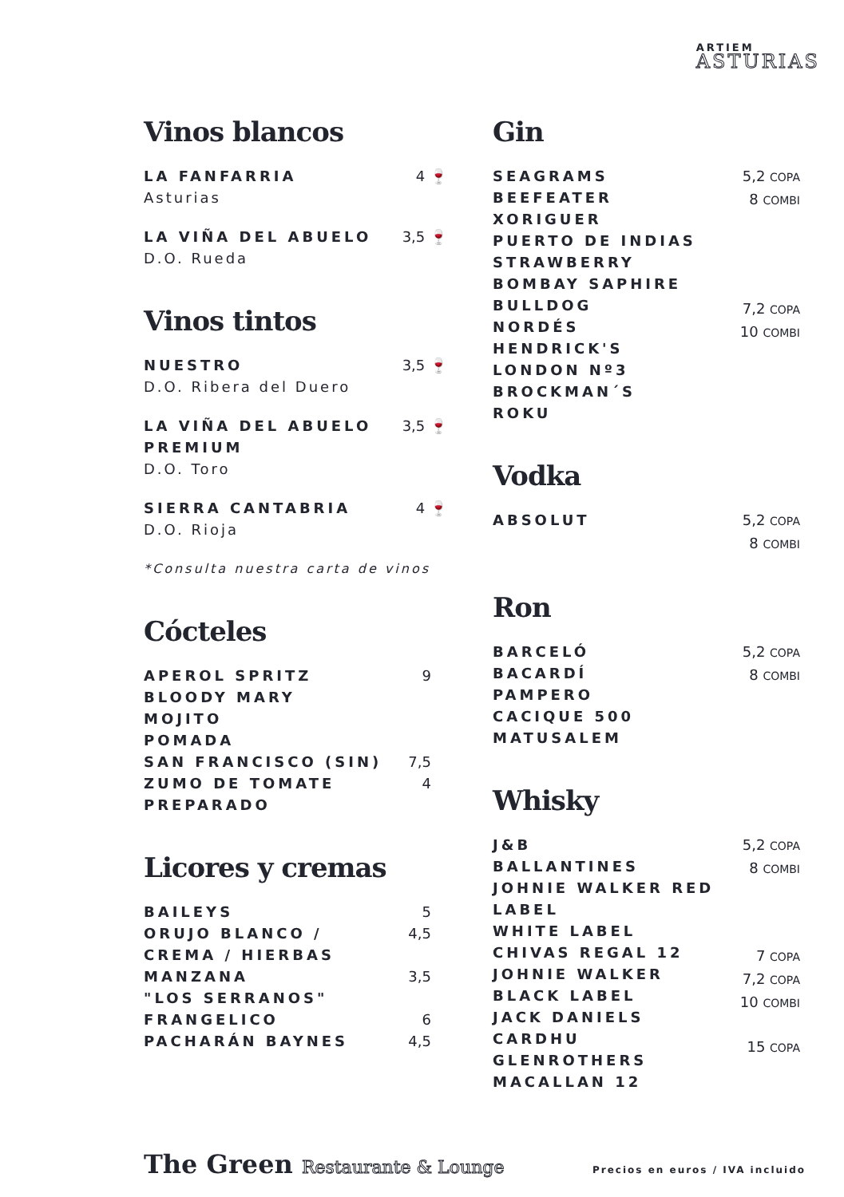ARTIEM
ASTURIAS
Vinos blancos
LA FANFARRIA 4 🍷
Asturias
LA VIÑA DEL ABUELO 3,5 🍷
D.O. Rueda
Vinos tintos
NUESTRO 3,5 🍷
D.O. Ribera del Duero
LA VIÑA DEL ABUELO
PREMIUM 3,5 🍷
D.O. Toro
SIERRA CANTABRIA 4 🍷
D.O. Rioja
*Consulta nuestra carta de vinos
Cócteles
APEROL SPRITZ
BLOODY MARY
MOJITO
POMADA
SAN FRANCISCO (SIN)
ZUMO DE TOMATE
PREPARADO 9
7,5
4
Licores y cremas
BAILEYS
ORUJO BLANCO /
CREMA / HIERBAS
MANZANA
"LOS SERRANOS"
FRANGELICO
PACHARÁN BAYNES 5
4,5
3,5
6
4,5
Gin
SEAGRAMS
BEEFEATER
XORIGUER
PUERTO DE INDIAS
STRAWBERRY
BOMBAY SAPHIRE
BULLDOG
NORDÉS
HENDRICK'S
LONDON Nº3
BROCKMAN´S
ROKU 5,2 COPA
8 COMBI
7,2 COPA
10 COMBI
Vodka
ABSOLUT 5,2 COPA
8 COMBI
Ron
BARCELÓ
BACARDÍ
PAMPERO
CACIQUE 500
MATUSALEM 5,2 COPA
8 COMBI
Whisky
J&B
BALLANTINES
JOHNIE WALKER RED
LABEL
WHITE LABEL
CHIVAS REGAL 12
JOHNIE WALKER
BLACK LABEL
JACK DANIELS
CARDHU
GLENROTHERS
MACALLAN 12 5,2 COPA
8 COMBI
7 COPA
7,2 COPA
10 COMBI
15 COPA
The Green Restaurante & Lounge
Precios en euros / IVA incluido